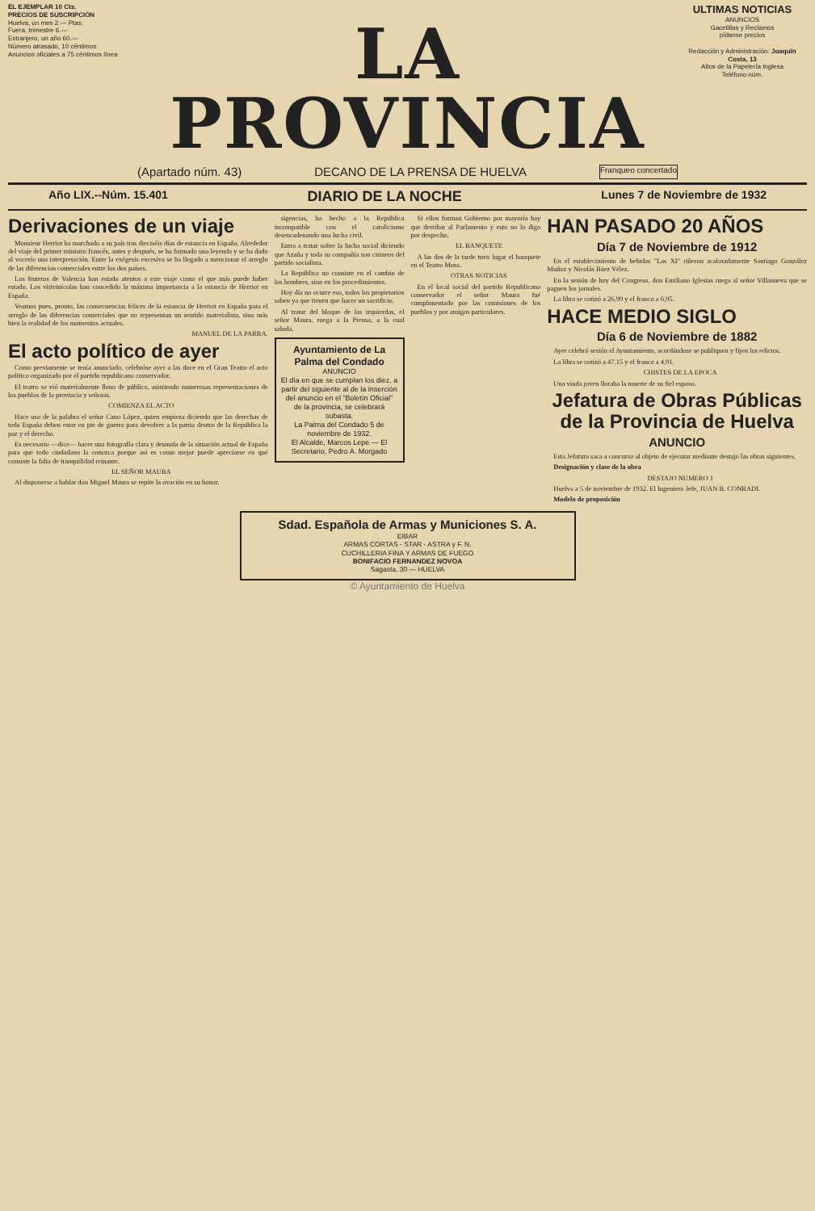EL EJEMPLAR 10 Cts.
PRECIOS DE SUSCRIPCIÓN
Huelva, un mes 2.— Ptas.
Fuera, trimestre 6.—
Extranjero, un año 60.—
Número atrasado, 10 céntimos
Anuncios oficiales a 75 céntimos línea
LA PROVINCIA
(Apartado núm. 43) DECANO DE LA PRENSA DE HUELVA Franqueo concertado
ULTIMAS NOTICIAS
ANUNCIOS
Gacetillas y Reclamos
pídanse precios
Redacción y Administración: Joaquín Costa, 13
Altos de la Papelería Inglesa
Teléfono núm.
Año LIX.--Núm. 15.401 DIARIO DE LA NOCHE Lunes 7 de Noviembre de 1932
Derivaciones de un viaje
Monsieur Herriot ha marchado a su país tras dieciséis días de estancia en España. Alrededor del viaje del primer ministro francés, antes y después, se ha formado una leyenda y se ha dado al vocerío una interpretación. Entre la exégesis excesiva se ha llegado a mencionar el arreglo de las diferencias comerciales entre los dos países.
Los fruteros de Valencia han estado atentos a este viaje como el que más puede haber estado. Los vitivinícolas han concedido la máxima importancia a la estancia de Herriot en España.
Veamos pues, pronto, las consecuencias felices de la estancia de Herriot en España para el arreglo de las diferencias comerciales que no representan un sentido materialista, sino más bien la realidad de los momentos actuales.
MANUEL DE LA PARRA.
El acto político de ayer
Como previamente se tenía anunciado, celebróse ayer a las doce en el Gran Teatro el acto político organizado por el partido republicano conservador.
El teatro se vió materialmente lleno de público, asistiendo numerosas representaciones de los pueblos de la provincia y señoras.
COMIENZA EL ACTO
Hace uso de la palabra el señor Cano López, quien empieza diciendo que las derechas de toda España deben estar en pie de guerra para devolver a la patria dentro de la República la paz y el derecho.
Es necesario —dice— hacer una fotografía clara y desnuda de la situación actual de España para que todo ciudadano la conozca porque así es como mejor puede apreciarse en qué consiste la falta de tranquilidad reinante.
EL SEÑOR MAURA
Al disponerse a hablar don Miguel Maura se repite la ovación en su honor.
sigencias, ha hecho a la República incompatible con el catolicismo desencadenando una lucha civil.
Entra a tratar sobre la lucha social diciendo que Azaña y toda su compañía son cirineos del partido socialista.
La República no consiste en el cambio de los hombres, sino en los procedimientos.
Hoy día no ocurre eso, todos los propietarios saben ya que tienen que hacer un sacrificio.
Al tratar del bloque de las izquierdas, el señor Maura, ruega a la Prensa, a la cual saluda.
Ayuntamiento de La Palma del Condado
ANUNCIO
El día en que se cumplan los diez, a partir del siguiente al de la inserción del anuncio en el "Boletín Oficial" de la provincia, se celebrará subasta.
La Palma del Condado 5 de noviembre de 1932.
El Alcalde, Marcos Lepe — El Secretario, Pedro A. Morgado
Si ellos forman Gobierno por mayoría hay que derribar al Parlamento y esto no lo digo por despecho.
EL BANQUETE
A las dos de la tarde tuvo lugar el banquete en el Teatro Mora.
OTRAS NOTICIAS
En el local social del partido Republicano conservador el señor Maura fué cumplimentado por las comisiones de los pueblos y por amigos particulares.
HAN PASADO 20 AÑOS
Día 7 de Noviembre de 1912
En el establecimiento de bebidas "Las XI" riñeron acaloradamente Santiago González Muñoz y Nicolás Báez Vélez.
En la sesión de hoy del Congreso, don Emiliano Iglesias ruega al señor Villanueva que se paguen los jornales.
La libra se cotizó a 26,99 y el franco a 6,95.
HACE MEDIO SIGLO
Día 6 de Noviembre de 1882
Ayer celebró sesión el Ayuntamiento, acordándose se publiquen y fijen los edictos.
La libra se cotizó a 47,15 y el franco a 4,91.
CHISTES DE LA EPOCA
Una viuda joven lloraba la muerte de su fiel esposo.
Jefatura de Obras Públicas de la Provincia de Huelva
ANUNCIO
Esta Jefatura saca a concurso al objeto de ejecutar mediante destajo las obras siguientes.
Designación y clase de la obra
DESTAJO NUMERO 1
Huelva a 5 de noviembre de 1932. El Ingeniero Jefe, JUAN B. CONRADI.
Modelo de proposición
Sdad. Española de Armas y Municiones S. A.
EIBAR
ARMAS CORTAS - STAR - ASTRA y F. N.
CUCHILLERIA FINA Y ARMAS DE FUEGO
BONIFACIO FERNANDEZ NOVOA
Sagasta, 30 — HUELVA
© Ayuntamiento de Huelva